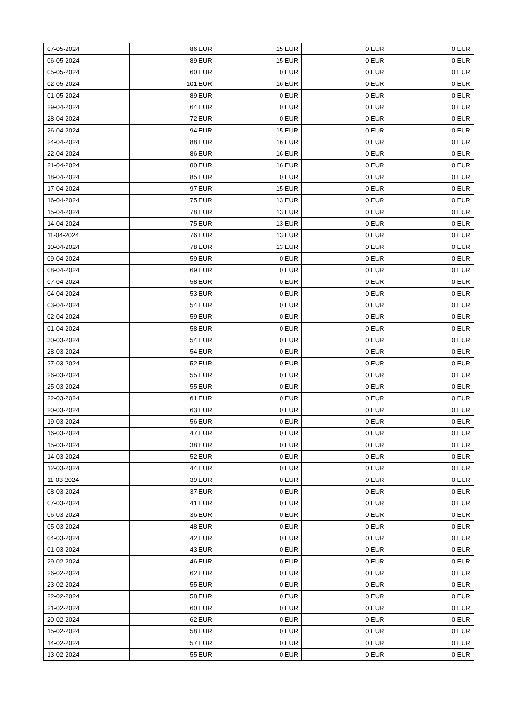| 07-05-2024 | 86 EUR | 15 EUR | 0 EUR | 0 EUR |
| 06-05-2024 | 89 EUR | 15 EUR | 0 EUR | 0 EUR |
| 05-05-2024 | 60 EUR | 0 EUR | 0 EUR | 0 EUR |
| 02-05-2024 | 101 EUR | 16 EUR | 0 EUR | 0 EUR |
| 01-05-2024 | 89 EUR | 0 EUR | 0 EUR | 0 EUR |
| 29-04-2024 | 64 EUR | 0 EUR | 0 EUR | 0 EUR |
| 28-04-2024 | 72 EUR | 0 EUR | 0 EUR | 0 EUR |
| 26-04-2024 | 94 EUR | 15 EUR | 0 EUR | 0 EUR |
| 24-04-2024 | 88 EUR | 16 EUR | 0 EUR | 0 EUR |
| 22-04-2024 | 86 EUR | 16 EUR | 0 EUR | 0 EUR |
| 21-04-2024 | 80 EUR | 16 EUR | 0 EUR | 0 EUR |
| 18-04-2024 | 85 EUR | 0 EUR | 0 EUR | 0 EUR |
| 17-04-2024 | 97 EUR | 15 EUR | 0 EUR | 0 EUR |
| 16-04-2024 | 75 EUR | 13 EUR | 0 EUR | 0 EUR |
| 15-04-2024 | 78 EUR | 13 EUR | 0 EUR | 0 EUR |
| 14-04-2024 | 75 EUR | 13 EUR | 0 EUR | 0 EUR |
| 11-04-2024 | 76 EUR | 13 EUR | 0 EUR | 0 EUR |
| 10-04-2024 | 78 EUR | 13 EUR | 0 EUR | 0 EUR |
| 09-04-2024 | 59 EUR | 0 EUR | 0 EUR | 0 EUR |
| 08-04-2024 | 69 EUR | 0 EUR | 0 EUR | 0 EUR |
| 07-04-2024 | 58 EUR | 0 EUR | 0 EUR | 0 EUR |
| 04-04-2024 | 53 EUR | 0 EUR | 0 EUR | 0 EUR |
| 03-04-2024 | 54 EUR | 0 EUR | 0 EUR | 0 EUR |
| 02-04-2024 | 59 EUR | 0 EUR | 0 EUR | 0 EUR |
| 01-04-2024 | 58 EUR | 0 EUR | 0 EUR | 0 EUR |
| 30-03-2024 | 54 EUR | 0 EUR | 0 EUR | 0 EUR |
| 28-03-2024 | 54 EUR | 0 EUR | 0 EUR | 0 EUR |
| 27-03-2024 | 52 EUR | 0 EUR | 0 EUR | 0 EUR |
| 26-03-2024 | 55 EUR | 0 EUR | 0 EUR | 0 EUR |
| 25-03-2024 | 55 EUR | 0 EUR | 0 EUR | 0 EUR |
| 22-03-2024 | 61 EUR | 0 EUR | 0 EUR | 0 EUR |
| 20-03-2024 | 63 EUR | 0 EUR | 0 EUR | 0 EUR |
| 19-03-2024 | 56 EUR | 0 EUR | 0 EUR | 0 EUR |
| 16-03-2024 | 47 EUR | 0 EUR | 0 EUR | 0 EUR |
| 15-03-2024 | 38 EUR | 0 EUR | 0 EUR | 0 EUR |
| 14-03-2024 | 52 EUR | 0 EUR | 0 EUR | 0 EUR |
| 12-03-2024 | 44 EUR | 0 EUR | 0 EUR | 0 EUR |
| 11-03-2024 | 39 EUR | 0 EUR | 0 EUR | 0 EUR |
| 08-03-2024 | 37 EUR | 0 EUR | 0 EUR | 0 EUR |
| 07-03-2024 | 41 EUR | 0 EUR | 0 EUR | 0 EUR |
| 06-03-2024 | 36 EUR | 0 EUR | 0 EUR | 0 EUR |
| 05-03-2024 | 48 EUR | 0 EUR | 0 EUR | 0 EUR |
| 04-03-2024 | 42 EUR | 0 EUR | 0 EUR | 0 EUR |
| 01-03-2024 | 43 EUR | 0 EUR | 0 EUR | 0 EUR |
| 29-02-2024 | 46 EUR | 0 EUR | 0 EUR | 0 EUR |
| 26-02-2024 | 62 EUR | 0 EUR | 0 EUR | 0 EUR |
| 23-02-2024 | 55 EUR | 0 EUR | 0 EUR | 0 EUR |
| 22-02-2024 | 58 EUR | 0 EUR | 0 EUR | 0 EUR |
| 21-02-2024 | 60 EUR | 0 EUR | 0 EUR | 0 EUR |
| 20-02-2024 | 62 EUR | 0 EUR | 0 EUR | 0 EUR |
| 15-02-2024 | 58 EUR | 0 EUR | 0 EUR | 0 EUR |
| 14-02-2024 | 57 EUR | 0 EUR | 0 EUR | 0 EUR |
| 13-02-2024 | 55 EUR | 0 EUR | 0 EUR | 0 EUR |